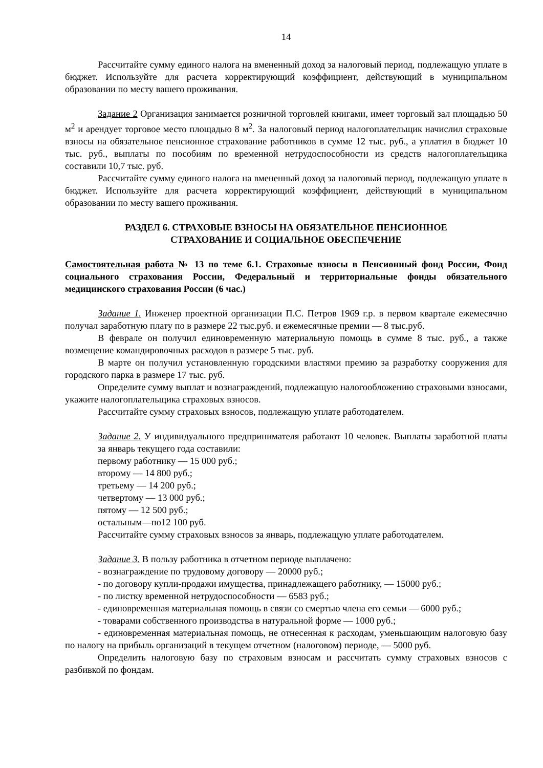14
Рассчитайте сумму единого налога на вмененный доход за налоговый период, подлежащую уплате в бюджет. Используйте для расчета корректирующий коэффициент, действующий в муниципальном образовании по месту вашего проживания.
Задание 2 Организация занимается розничной торговлей книгами, имеет торговый зал площадью 50 м<sup>2</sup> и арендует торговое место площадью 8 м<sup>2</sup>. За налоговый период налогоплательщик начислил страховые взносы на обязательное пенсионное страхование работников в сумме 12 тыс. руб., а уплатил в бюджет 10 тыс. руб., выплаты по пособиям по временной нетрудоспособности из средств налогоплательщика составили 10,7 тыс. руб.
Рассчитайте сумму единого налога на вмененный доход за налоговый период, подлежащую уплате в бюджет. Используйте для расчета корректирующий коэффициент, действующий в муниципальном образовании по месту вашего проживания.
РАЗДЕЛ 6. СТРАХОВЫЕ ВЗНОСЫ НА ОБЯЗАТЕЛЬНОЕ ПЕНСИОННОЕ
СТРАХОВАНИЕ И СОЦИАЛЬНОЕ ОБЕСПЕЧЕНИЕ
Самостоятельная работа № 13 по теме 6.1. Страховые взносы в Пенсионный фонд России, Фонд социального страхования России, Федеральный и территориальные фонды обязательного медицинского страхования России (6 час.)
Задание 1. Инженер проектной организации П.С. Петров 1969 г.р. в первом квартале ежемесячно получал заработную плату по в размере 22 тыс.руб. и ежемесячные премии — 8 тыс.руб.
В феврале он получил единовременную материальную помощь в сумме 8 тыс. руб., а также возмещение командировочных расходов в размере 5 тыс. руб.
В марте он получил установленную городскими властями премию за разработку сооружения для городского парка в размере 17 тыс. руб.
Определите сумму выплат и вознаграждений, подлежащую налогообложению страховыми взносами, укажите налогоплательщика страховых взносов.
Рассчитайте сумму страховых взносов, подлежащую уплате работодателем.
Задание 2. У индивидуального предпринимателя работают 10 человек. Выплаты заработной платы за январь текущего года составили:
первому работнику — 15 000 руб.;
второму — 14 800 руб.;
третьему — 14 200 руб.;
четвертому — 13 000 руб.;
пятому — 12 500 руб.;
остальным—по12 100 руб.
Рассчитайте сумму страховых взносов за январь, подлежащую уплате работодателем.
Задание 3. В пользу работника в отчетном периоде выплачено:
- вознаграждение по трудовому договору — 20000 руб.;
- по договору купли-продажи имущества, принадлежащего работнику, — 15000 руб.;
- по листку временной нетрудоспособности — 6583 руб.;
- единовременная материальная помощь в связи со смертью члена его семьи — 6000 руб.;
- товарами собственного производства в натуральной форме — 1000 руб.;
- единовременная материальная помощь, не отнесенная к расходам, уменьшающим налоговую базу по налогу на прибыль организаций в текущем отчетном (налоговом) периоде, — 5000 руб.
Определить налоговую базу по страховым взносам и рассчитать сумму страховых взносов с разбивкой по фондам.